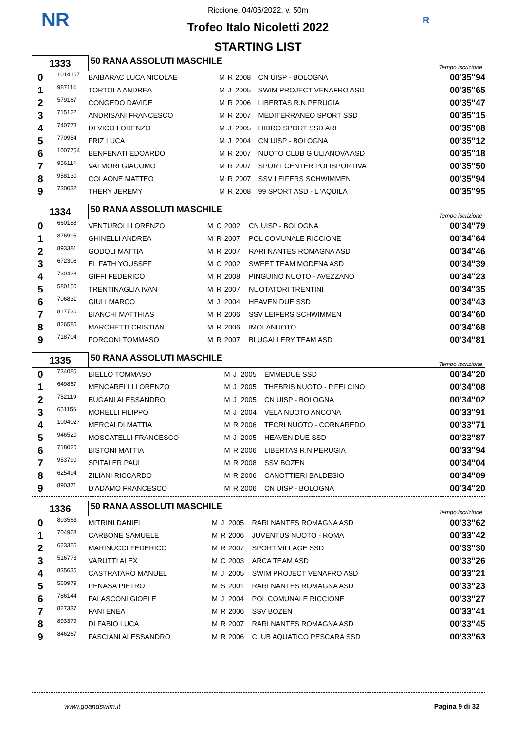NR R
Riccione, 04/06/2022, v. 50m
Trofeo Italo Nicoletti 2022
STARTING LIST
| 1333 | | 50 RANA ASSOLUTI MASCHILE | | | | | Tempo iscrizione |
| 0 | 1014107 | BAIBARAC LUCA NICOLAE | M | R | 2008 | CN UISP - BOLOGNA | 00'35"94 |
| 1 | 987114 | TORTOLA ANDREA | M | J | 2005 | SWIM PROJECT VENAFRO ASD | 00'35"65 |
| 2 | 579167 | CONGEDO DAVIDE | M | R | 2006 | LIBERTAS R.N.PERUGIA | 00'35"47 |
| 3 | 715122 | ANDRISANI FRANCESCO | M | R | 2007 | MEDITERRANEO SPORT SSD | 00'35"15 |
| 4 | 740778 | DI VICO LORENZO | M | J | 2005 | HIDRO SPORT SSD ARL | 00'35"08 |
| 5 | 770954 | FRIZ LUCA | M | J | 2004 | CN UISP - BOLOGNA | 00'35"12 |
| 6 | 1007754 | BENFENATI EDOARDO | M | R | 2007 | NUOTO CLUB GIULIANOVA ASD | 00'35"18 |
| 7 | 956114 | VALMORI GIACOMO | M | R | 2007 | SPORT CENTER POLISPORTIVA | 00'35"50 |
| 8 | 958130 | COLAONE MATTEO | M | R | 2007 | SSV LEIFERS SCHWIMMEN | 00'35"94 |
| 9 | 730032 | THERY JEREMY | M | R | 2008 | 99 SPORT ASD - L 'AQUILA | 00'35"95 |
| 1334 | | 50 RANA ASSOLUTI MASCHILE | | | | | Tempo iscrizione |
| 0 | 660188 | VENTUROLI LORENZO | M | C | 2002 | CN UISP - BOLOGNA | 00'34"79 |
| 1 | 876995 | GHINELLI ANDREA | M | R | 2007 | POL COMUNALE RICCIONE | 00'34"64 |
| 2 | 893381 | GODOLI MATTIA | M | R | 2007 | RARI NANTES ROMAGNA ASD | 00'34"46 |
| 3 | 672306 | EL FATH YOUSSEF | M | C | 2002 | SWEET TEAM MODENA ASD | 00'34"39 |
| 4 | 730428 | GIFFI FEDERICO | M | R | 2008 | PINGUINO NUOTO - AVEZZANO | 00'34"23 |
| 5 | 580150 | TRENTINAGLIA IVAN | M | R | 2007 | NUOTATORI TRENTINI | 00'34"35 |
| 6 | 706831 | GIULI MARCO | M | J | 2004 | HEAVEN DUE SSD | 00'34"43 |
| 7 | 817730 | BIANCHI MATTHIAS | M | R | 2006 | SSV LEIFERS SCHWIMMEN | 00'34"60 |
| 8 | 826580 | MARCHETTI CRISTIAN | M | R | 2006 | IMOLANUOTO | 00'34"68 |
| 9 | 718704 | FORCONI TOMMASO | M | R | 2007 | BLUGALLERY TEAM ASD | 00'34"81 |
| 1335 | | 50 RANA ASSOLUTI MASCHILE | | | | | Tempo iscrizione |
| 0 | 734085 | BIELLO TOMMASO | M | J | 2005 | EMMEDUE SSD | 00'34"20 |
| 1 | 649867 | MENCARELLI LORENZO | M | J | 2005 | THEBRIS NUOTO - P.FELCINO | 00'34"08 |
| 2 | 752119 | BUGANI ALESSANDRO | M | J | 2005 | CN UISP - BOLOGNA | 00'34"02 |
| 3 | 651156 | MORELLI FILIPPO | M | J | 2004 | VELA NUOTO ANCONA | 00'33"91 |
| 4 | 1004027 | MERCALDI MATTIA | M | R | 2006 | TECRI NUOTO - CORNAREDO | 00'33"71 |
| 5 | 946520 | MOSCATELLI FRANCESCO | M | J | 2005 | HEAVEN DUE SSD | 00'33"87 |
| 6 | 718020 | BISTONI MATTIA | M | R | 2006 | LIBERTAS R.N.PERUGIA | 00'33"94 |
| 7 | 953790 | SPITALER PAUL | M | R | 2008 | SSV BOZEN | 00'34"04 |
| 8 | 625494 | ZILIANI RICCARDO | M | R | 2006 | CANOTTIERI BALDESIO | 00'34"09 |
| 9 | 890371 | D'ADAMO FRANCESCO | M | R | 2006 | CN UISP - BOLOGNA | 00'34"20 |
| 1336 | | 50 RANA ASSOLUTI MASCHILE | | | | | Tempo iscrizione |
| 0 | 893563 | MITRINI DANIEL | M | J | 2005 | RARI NANTES ROMAGNA ASD | 00'33"62 |
| 1 | 704968 | CARBONE SAMUELE | M | R | 2006 | JUVENTUS NUOTO - ROMA | 00'33"42 |
| 2 | 623356 | MARINUCCI FEDERICO | M | R | 2007 | SPORT VILLAGE SSD | 00'33"30 |
| 3 | 516773 | VARUTTI ALEX | M | C | 2003 | ARCA TEAM ASD | 00'33"26 |
| 4 | 835635 | CASTRATARO MANUEL | M | J | 2005 | SWIM PROJECT VENAFRO ASD | 00'33"21 |
| 5 | 560979 | PENASA PIETRO | M | S | 2001 | RARI NANTES ROMAGNA ASD | 00'33"23 |
| 6 | 786144 | FALASCONI GIOELE | M | J | 2004 | POL COMUNALE RICCIONE | 00'33"27 |
| 7 | 827337 | FANI ENEA | M | R | 2006 | SSV BOZEN | 00'33"41 |
| 8 | 893379 | DI FABIO LUCA | M | R | 2007 | RARI NANTES ROMAGNA ASD | 00'33"45 |
| 9 | 846267 | FASCIANI ALESSANDRO | M | R | 2006 | CLUB AQUATICO PESCARA SSD | 00'33"63 |
www.goandswim.it Pagina 9 di 32